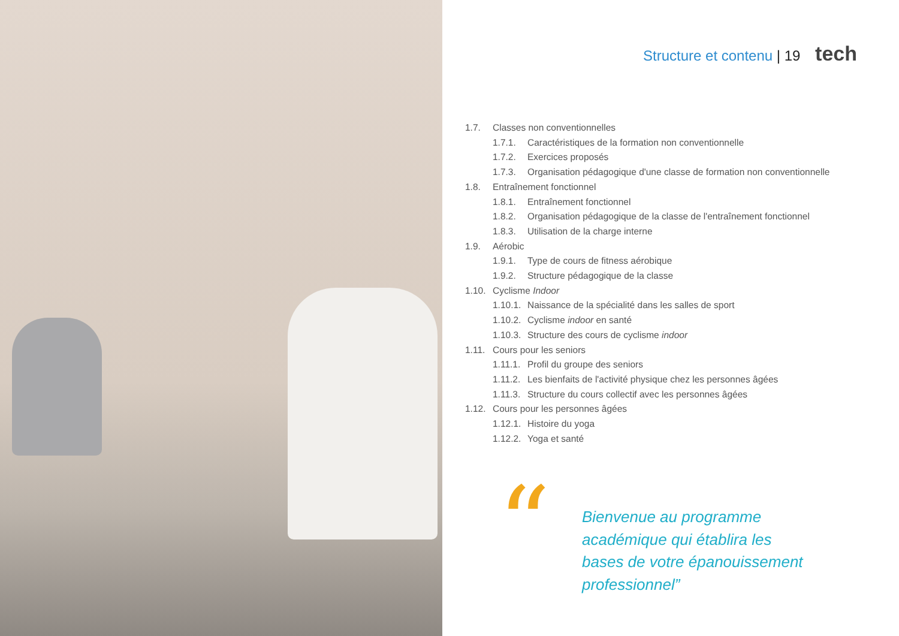Structure et contenu | 19 tech
1.7. Classes non conventionnelles
1.7.1. Caractéristiques de la formation non conventionnelle
1.7.2. Exercices proposés
1.7.3. Organisation pédagogique d'une classe de formation non conventionnelle
1.8. Entraînement fonctionnel
1.8.1. Entraînement fonctionnel
1.8.2. Organisation pédagogique de la classe de l'entraînement fonctionnel
1.8.3. Utilisation de la charge interne
1.9. Aérobic
1.9.1. Type de cours de fitness aérobique
1.9.2. Structure pédagogique de la classe
1.10. Cyclisme Indoor
1.10.1. Naissance de la spécialité dans les salles de sport
1.10.2. Cyclisme indoor en santé
1.10.3. Structure des cours de cyclisme indoor
1.11. Cours pour les seniors
1.11.1. Profil du groupe des seniors
1.11.2. Les bienfaits de l'activité physique chez les personnes âgées
1.11.3. Structure du cours collectif avec les personnes âgées
1.12. Cours pour les personnes âgées
1.12.1. Histoire du yoga
1.12.2. Yoga et santé
“
Bienvenue au programme
académique qui établira les
bases de votre épanouissement
professionnel”